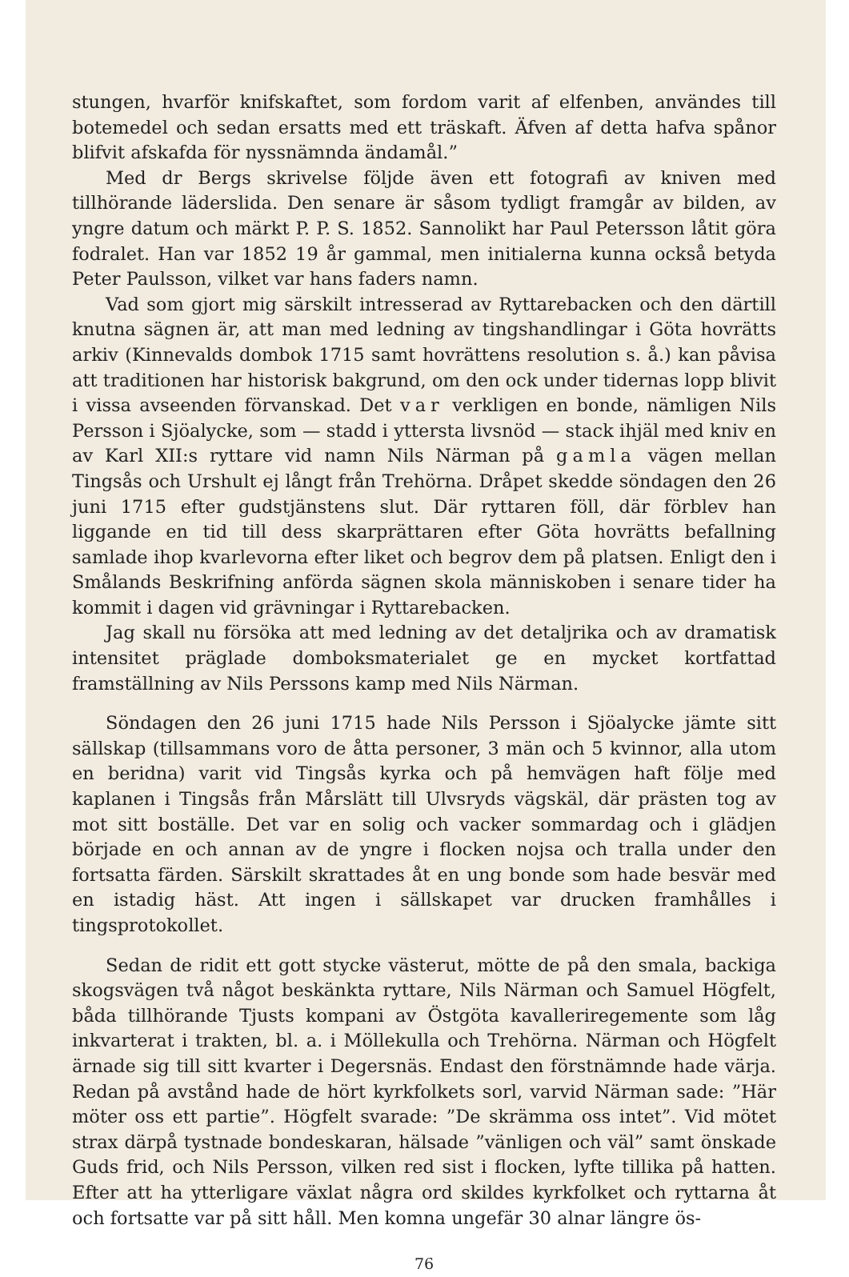stungen, hvarför knifskaftet, som fordom varit af elfenben, användes till botemedel och sedan ersatts med ett träskaft. Äfven af detta hafva spånor blifvit afskafda för nyssnämnda ändamål.”
Med dr Bergs skrivelse följde även ett fotografi av kniven med tillhörande läderslida. Den senare är såsom tydligt framgår av bilden, av yngre datum och märkt P. P. S. 1852. Sannolikt har Paul Petersson låtit göra fodralet. Han var 1852 19 år gammal, men initialerna kunna också betyda Peter Paulsson, vilket var hans faders namn.
Vad som gjort mig särskilt intresserad av Ryttarebacken och den därtill knutna sägnen är, att man med ledning av tingshandlingar i Göta hovrätts arkiv (Kinnevalds dombok 1715 samt hovrättens resolution s. å.) kan påvisa att traditionen har historisk bakgrund, om den ock under tidernas lopp blivit i vissa avseenden förvanskad. Det var verkligen en bonde, nämligen Nils Persson i Sjöalycke, som — stadd i yttersta livsnöd — stack ihjäl med kniv en av Karl XII:s ryttare vid namn Nils Närman på gamla vägen mellan Tingsås och Urshult ej långt från Trehörna. Dråpet skedde söndagen den 26 juni 1715 efter gudstjänstens slut. Där ryttaren föll, där förblev han liggande en tid till dess skarprättaren efter Göta hovrätts befallning samlade ihop kvarlevorna efter liket och begrov dem på platsen. Enligt den i Smålands Beskrifning anförda sägnen skola människoben i senare tider ha kommit i dagen vid grävningar i Ryttarebacken.
Jag skall nu försöka att med ledning av det detaljrika och av dramatisk intensitet präglade domboksmaterialet ge en mycket kortfattad framställning av Nils Perssons kamp med Nils Närman.
Söndagen den 26 juni 1715 hade Nils Persson i Sjöalycke jämte sitt sällskap (tillsammans voro de åtta personer, 3 män och 5 kvinnor, alla utom en beridna) varit vid Tingsås kyrka och på hemvägen haft följe med kaplanen i Tingsås från Mårslätt till Ulvsryds vägskäl, där prästen tog av mot sitt boställe. Det var en solig och vacker sommardag och i glädjen började en och annan av de yngre i flocken nojsa och tralla under den fortsatta färden. Särskilt skrattades åt en ung bonde som hade besvär med en istadig häst. Att ingen i sällskapet var drucken framhålles i tingsprotokollet.
Sedan de ridit ett gott stycke västerut, mötte de på den smala, backiga skogsvägen två något beskänkta ryttare, Nils Närman och Samuel Högfelt, båda tillhörande Tjusts kompani av Östgöta kavalleriregemente som låg inkvarterat i trakten, bl. a. i Möllekulla och Trehörna. Närman och Högfelt ärnade sig till sitt kvarter i Degersnäs. Endast den förstnämnde hade värja. Redan på avstånd hade de hört kyrkfolkets sorl, varvid Närman sade: ”Här möter oss ett partie”. Högfelt svarade: ”De skrämma oss intet”. Vid mötet strax därpå tystnade bondeskaran, hälsade ”vänligen och väl” samt önskade Guds frid, och Nils Persson, vilken red sist i flocken, lyfte tillika på hatten. Efter att ha ytterligare växlat några ord skildes kyrkfolket och ryttarna åt och fortsatte var på sitt håll. Men komna ungefär 30 alnar längre ös-
76